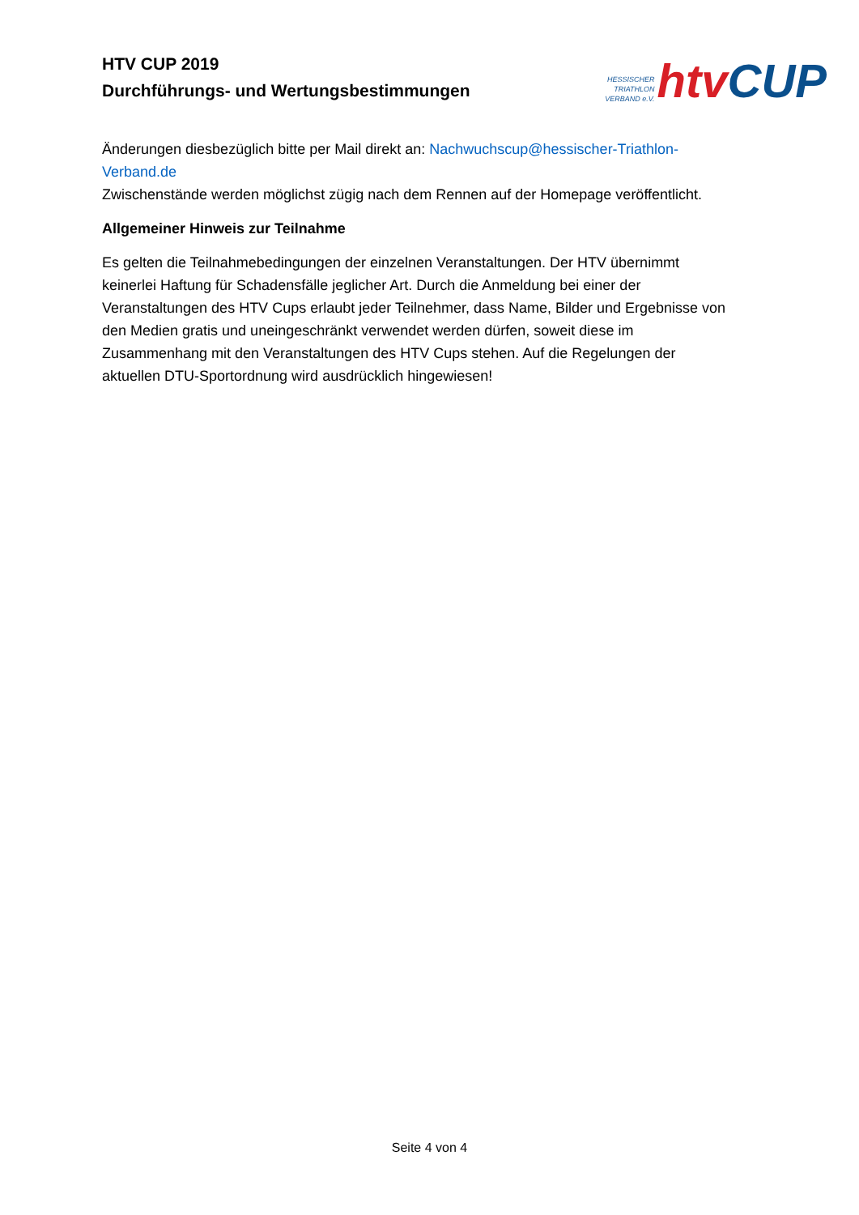HTV CUP 2019
Durchführungs- und Wertungsbestimmungen
HESSISCHER
TRIATHLON
VERBAND e.V.
htv CUP
Änderungen diesbezüglich bitte per Mail direkt an: Nachwuchscup@hessischer-Triathlon-Verband.de
Zwischenstände werden möglichst zügig nach dem Rennen auf der Homepage veröffentlicht.
Allgemeiner Hinweis zur Teilnahme
Es gelten die Teilnahmebedingungen der einzelnen Veranstaltungen. Der HTV übernimmt keinerlei Haftung für Schadensfälle jeglicher Art. Durch die Anmeldung bei einer der Veranstaltungen des HTV Cups erlaubt jeder Teilnehmer, dass Name, Bilder und Ergebnisse von den Medien gratis und uneingeschränkt verwendet werden dürfen, soweit diese im Zusammenhang mit den Veranstaltungen des HTV Cups stehen. Auf die Regelungen der aktuellen DTU-Sportordnung wird ausdrücklich hingewiesen!
Seite 4 von 4